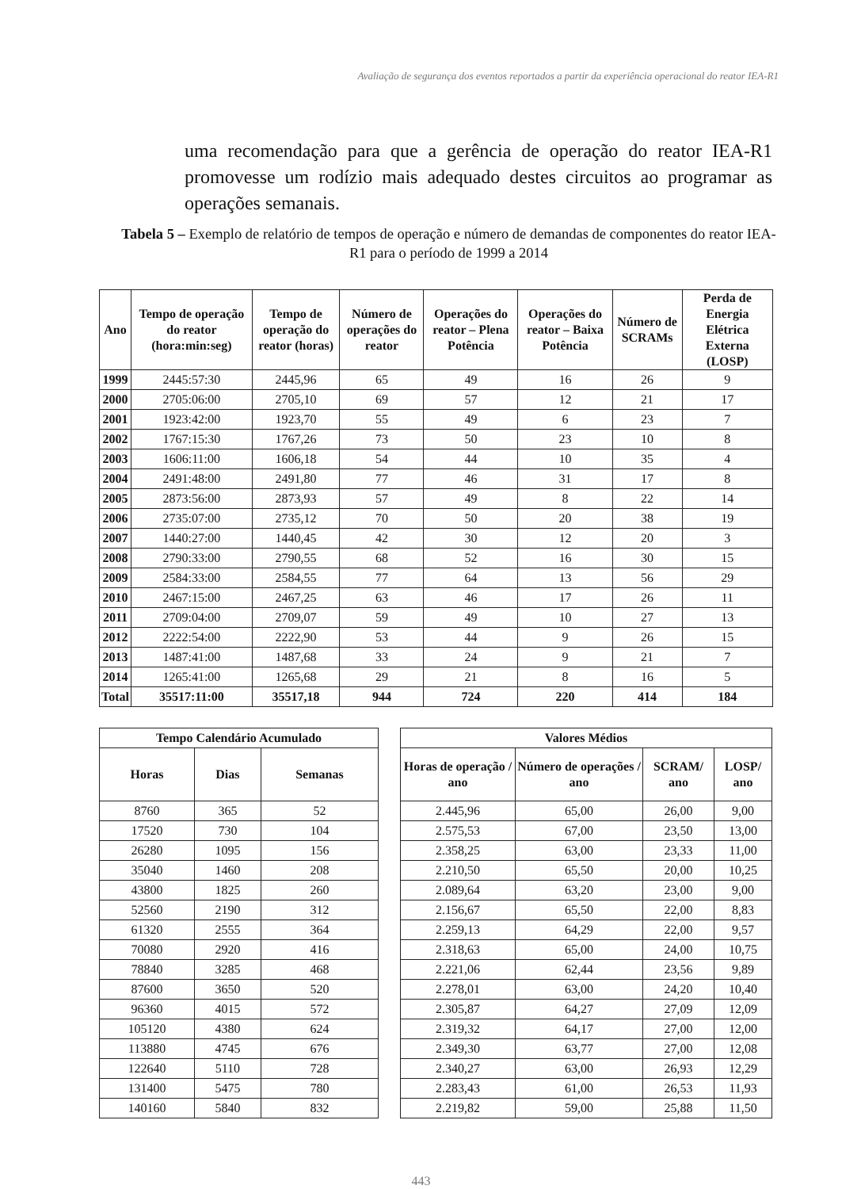Avaliação de segurança dos eventos reportados a partir da experiência operacional do reator IEA-R1
uma recomendação para que a gerência de operação do reator IEA-R1 promovesse um rodízio mais adequado destes circuitos ao programar as operações semanais.
Tabela 5 – Exemplo de relatório de tempos de operação e número de demandas de componentes do reator IEA-R1 para o período de 1999 a 2014
| Ano | Tempo de operação do reator (hora:min:seg) | Tempo de operação do reator (horas) | Número de operações do reator | Operações do reator – Plena Potência | Operações do reator – Baixa Potência | Número de SCRAMs | Perda de Energia Elétrica Externa (LOSP) |
| --- | --- | --- | --- | --- | --- | --- | --- |
| 1999 | 2445:57:30 | 2445,96 | 65 | 49 | 16 | 26 | 9 |
| 2000 | 2705:06:00 | 2705,10 | 69 | 57 | 12 | 21 | 17 |
| 2001 | 1923:42:00 | 1923,70 | 55 | 49 | 6 | 23 | 7 |
| 2002 | 1767:15:30 | 1767,26 | 73 | 50 | 23 | 10 | 8 |
| 2003 | 1606:11:00 | 1606,18 | 54 | 44 | 10 | 35 | 4 |
| 2004 | 2491:48:00 | 2491,80 | 77 | 46 | 31 | 17 | 8 |
| 2005 | 2873:56:00 | 2873,93 | 57 | 49 | 8 | 22 | 14 |
| 2006 | 2735:07:00 | 2735,12 | 70 | 50 | 20 | 38 | 19 |
| 2007 | 1440:27:00 | 1440,45 | 42 | 30 | 12 | 20 | 3 |
| 2008 | 2790:33:00 | 2790,55 | 68 | 52 | 16 | 30 | 15 |
| 2009 | 2584:33:00 | 2584,55 | 77 | 64 | 13 | 56 | 29 |
| 2010 | 2467:15:00 | 2467,25 | 63 | 46 | 17 | 26 | 11 |
| 2011 | 2709:04:00 | 2709,07 | 59 | 49 | 10 | 27 | 13 |
| 2012 | 2222:54:00 | 2222,90 | 53 | 44 | 9 | 26 | 15 |
| 2013 | 1487:41:00 | 1487,68 | 33 | 24 | 9 | 21 | 7 |
| 2014 | 1265:41:00 | 1265,68 | 29 | 21 | 8 | 16 | 5 |
| Total | 35517:11:00 | 35517,18 | 944 | 724 | 220 | 414 | 184 |
| Tempo Calendário Acumulado | | |
| --- | --- | --- |
| Horas | Dias | Semanas |
| 8760 | 365 | 52 |
| 17520 | 730 | 104 |
| 26280 | 1095 | 156 |
| 35040 | 1460 | 208 |
| 43800 | 1825 | 260 |
| 52560 | 2190 | 312 |
| 61320 | 2555 | 364 |
| 70080 | 2920 | 416 |
| 78840 | 3285 | 468 |
| 87600 | 3650 | 520 |
| 96360 | 4015 | 572 |
| 105120 | 4380 | 624 |
| 113880 | 4745 | 676 |
| 122640 | 5110 | 728 |
| 131400 | 5475 | 780 |
| 140160 | 5840 | 832 |
| Valores Médios | | | |
| --- | --- | --- | --- |
| Horas de operação / ano | Número de operações / ano | SCRAM/ ano | LOSP/ ano |
| 2.445,96 | 65,00 | 26,00 | 9,00 |
| 2.575,53 | 67,00 | 23,50 | 13,00 |
| 2.358,25 | 63,00 | 23,33 | 11,00 |
| 2.210,50 | 65,50 | 20,00 | 10,25 |
| 2.089,64 | 63,20 | 23,00 | 9,00 |
| 2.156,67 | 65,50 | 22,00 | 8,83 |
| 2.259,13 | 64,29 | 22,00 | 9,57 |
| 2.318,63 | 65,00 | 24,00 | 10,75 |
| 2.221,06 | 62,44 | 23,56 | 9,89 |
| 2.278,01 | 63,00 | 24,20 | 10,40 |
| 2.305,87 | 64,27 | 27,09 | 12,09 |
| 2.319,32 | 64,17 | 27,00 | 12,00 |
| 2.349,30 | 63,77 | 27,00 | 12,08 |
| 2.340,27 | 63,00 | 26,93 | 12,29 |
| 2.283,43 | 61,00 | 26,53 | 11,93 |
| 2.219,82 | 59,00 | 25,88 | 11,50 |
443